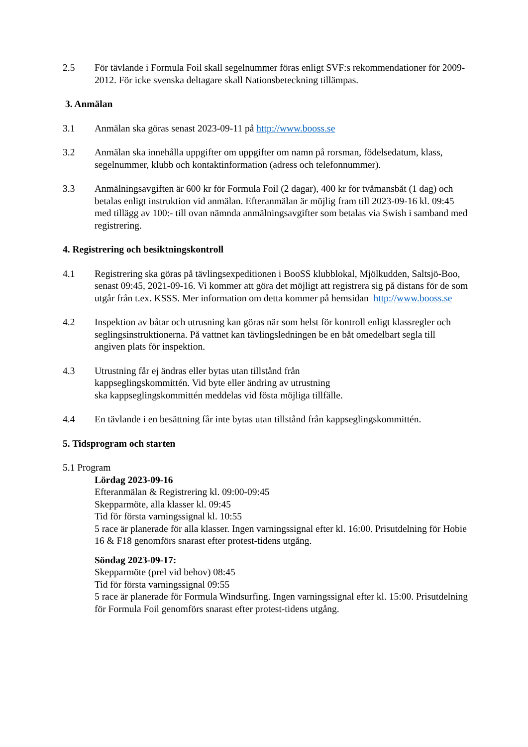2.5 För tävlande i Formula Foil skall segelnummer föras enligt SVF:s rekommendationer för 2009-2012. För icke svenska deltagare skall Nationsbeteckning tillämpas.
3. Anmälan
3.1 Anmälan ska göras senast 2023-09-11 på http://www.booss.se
3.2 Anmälan ska innehålla uppgifter om uppgifter om namn på rorsman, födelsedatum, klass, segelnummer, klubb och kontaktinformation (adress och telefonnummer).
3.3 Anmälningsavgiften är 600 kr för Formula Foil (2 dagar), 400 kr för tvåmansbåt (1 dag) och betalas enligt instruktion vid anmälan. Efteranmälan är möjlig fram till 2023-09-16 kl. 09:45 med tillägg av 100:- till ovan nämnda anmälningsavgifter som betalas via Swish i samband med registrering.
4. Registrering och besiktningskontroll
4.1 Registrering ska göras på tävlingsexpeditionen i BooSS klubblokal, Mjölkudden, Saltsjö-Boo, senast 09:45, 2021-09-16. Vi kommer att göra det möjligt att registrera sig på distans för de som utgår från t.ex. KSSS. Mer information om detta kommer på hemsidan http://www.booss.se
4.2 Inspektion av båtar och utrusning kan göras när som helst för kontroll enligt klassregler och seglingsinstruktionerna. På vattnet kan tävlingsledningen be en båt omedelbart segla till angiven plats för inspektion.
4.3 Utrustning får ej ändras eller bytas utan tillstånd från
kappseglingskommittén. Vid byte eller ändring av utrustning
ska kappseglingskommittén meddelas vid fösta möjliga tillfälle.
4.4 En tävlande i en besättning får inte bytas utan tillstånd från kappseglingskommittén.
5. Tidsprogram och starten
5.1 Program
Lördag 2023-09-16
Efteranmälan & Registrering kl. 09:00-09:45
Skepparmöte, alla klasser kl. 09:45
Tid för första varningssignal kl. 10:55
5 race är planerade för alla klasser. Ingen varningssignal efter kl. 16:00. Prisutdelning för Hobie 16 & F18 genomförs snarast efter protest-tidens utgång.
Söndag 2023-09-17:
Skepparmöte (prel vid behov) 08:45
Tid för första varningssignal 09:55
5 race är planerade för Formula Windsurfing. Ingen varningssignal efter kl. 15:00. Prisutdelning för Formula Foil genomförs snarast efter protest-tidens utgång.